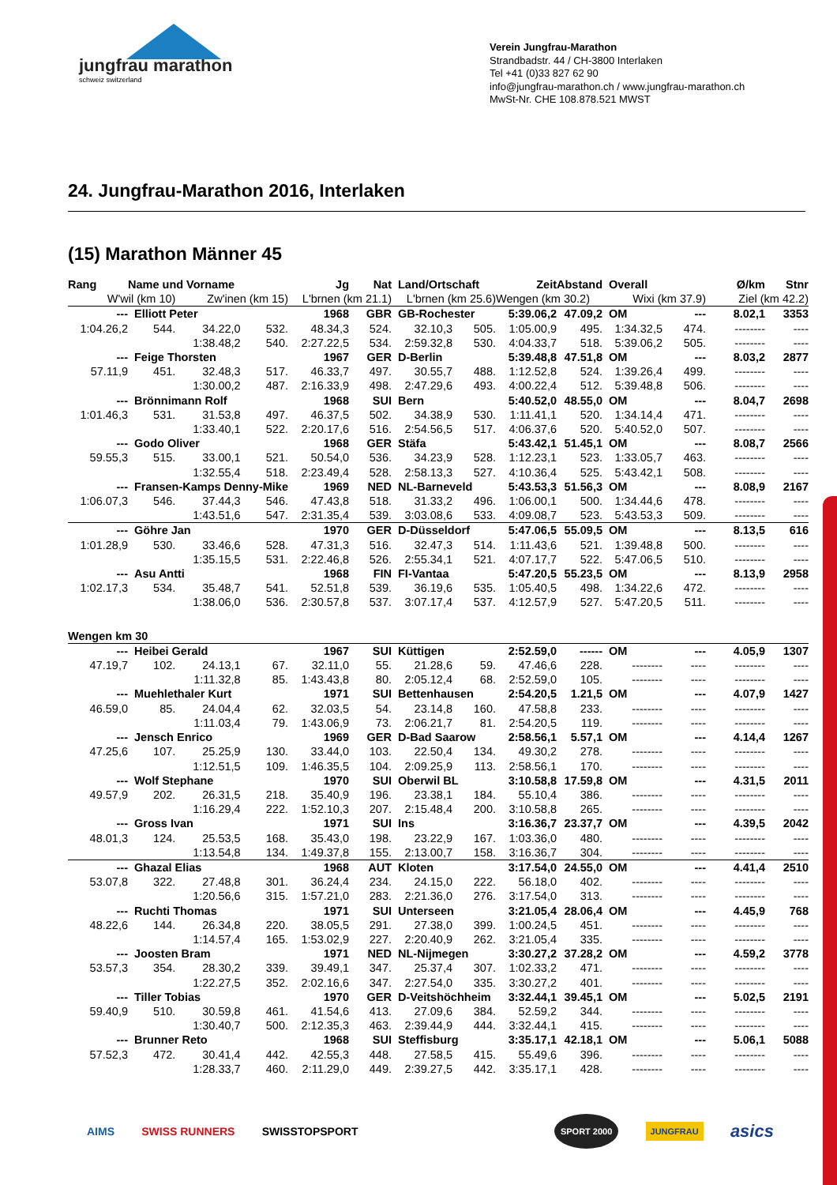jungfrau marathon
schweiz switzerland
Verein Jungfrau-Marathon
Strandbadstr. 44 / CH-3800 Interlaken
Tel +41 (0)33 827 62 90
info@jungfrau-marathon.ch / www.jungfrau-marathon.ch
MwSt-Nr. CHE 108.878.521 MWST
24. Jungfrau-Marathon 2016, Interlaken
(15) Marathon Männer 45
| Rang | Name und Vorname | | | Jg | Nat | Land/Ortschaft | | Zeit | Abstand | Overall | | Ø/km | Stnr |
| --- | --- | --- | --- | --- | --- | --- | --- | --- | --- | --- | --- | --- | --- |
| W'wil (km 10) | | Zw'inen (km 15) | | L'brnen (km 21.1) | | L'brnen (km 25.6) | | Wengen (km 30.2) | | Wixi (km 37.9) | | Ziel (km 42.2) | |
| --- | Elliott Peter | | | 1968 | GBR | GB-Rochester | | 5:39.06,2 | 47.09,2 | OM | --- | 8.02,1 | 3353 |
| 1:04.26,2 | 544. | 34.22,0 | 532. | 48.34,3 | 524. | 32.10,3 | 505. | 1:05.00,9 | 495. | 1:34.32,5 | 474. | -------- | ---- |
| | | 1:38.48,2 | 540. | 2:27.22,5 | 534. | 2:59.32,8 | 530. | 4:04.33,7 | 518. | 5:39.06,2 | 505. | -------- | ---- |
| --- | Feige Thorsten | | | 1967 | GER | D-Berlin | | 5:39.48,8 | 47.51,8 | OM | --- | 8.03,2 | 2877 |
| 57.11,9 | 451. | 32.48,3 | 517. | 46.33,7 | 497. | 30.55,7 | 488. | 1:12.52,8 | 524. | 1:39.26,4 | 499. | -------- | ---- |
| | | 1:30.00,2 | 487. | 2:16.33,9 | 498. | 2:47.29,6 | 493. | 4:00.22,4 | 512. | 5:39.48,8 | 506. | -------- | ---- |
| --- | Brönnimann Rolf | | | 1968 | SUI | Bern | | 5:40.52,0 | 48.55,0 | OM | --- | 8.04,7 | 2698 |
| 1:01.46,3 | 531. | 31.53,8 | 497. | 46.37,5 | 502. | 34.38,9 | 530. | 1:11.41,1 | 520. | 1:34.14,4 | 471. | -------- | ---- |
| | | 1:33.40,1 | 522. | 2:20.17,6 | 516. | 2:54.56,5 | 517. | 4:06.37,6 | 520. | 5:40.52,0 | 507. | -------- | ---- |
| --- | Godo Oliver | | | 1968 | GER | Stäfa | | 5:43.42,1 | 51.45,1 | OM | --- | 8.08,7 | 2566 |
| 59.55,3 | 515. | 33.00,1 | 521. | 50.54,0 | 536. | 34.23,9 | 528. | 1:12.23,1 | 523. | 1:33.05,7 | 463. | -------- | ---- |
| | | 1:32.55,4 | 518. | 2:23.49,4 | 528. | 2:58.13,3 | 527. | 4:10.36,4 | 525. | 5:43.42,1 | 508. | -------- | ---- |
| --- | Fransen-Kamps Denny-Mike | | | 1969 | NED | NL-Barneveld | | 5:43.53,3 | 51.56,3 | OM | --- | 8.08,9 | 2167 |
| 1:06.07,3 | 546. | 37.44,3 | 546. | 47.43,8 | 518. | 31.33,2 | 496. | 1:06.00,1 | 500. | 1:34.44,6 | 478. | -------- | ---- |
| | | 1:43.51,6 | 547. | 2:31.35,4 | 539. | 3:03.08,6 | 533. | 4:09.08,7 | 523. | 5:43.53,3 | 509. | -------- | ---- |
| --- | Göhre Jan | | | 1970 | GER | D-Düsseldorf | | 5:47.06,5 | 55.09,5 | OM | --- | 8.13,5 | 616 |
| 1:01.28,9 | 530. | 33.46,6 | 528. | 47.31,3 | 516. | 32.47,3 | 514. | 1:11.43,6 | 521. | 1:39.48,8 | 500. | -------- | ---- |
| | | 1:35.15,5 | 531. | 2:22.46,8 | 526. | 2:55.34,1 | 521. | 4:07.17,7 | 522. | 5:47.06,5 | 510. | -------- | ---- |
| --- | Asu Antti | | | 1968 | FIN | FI-Vantaa | | 5:47.20,5 | 55.23,5 | OM | --- | 8.13,9 | 2958 |
| 1:02.17,3 | 534. | 35.48,7 | 541. | 52.51,8 | 539. | 36.19,6 | 535. | 1:05.40,5 | 498. | 1:34.22,6 | 472. | -------- | ---- |
| | | 1:38.06,0 | 536. | 2:30.57,8 | 537. | 3:07.17,4 | 537. | 4:12.57,9 | 527. | 5:47.20,5 | 511. | -------- | ---- |
| Wengen km 30 | | | | | | | | | | | | | |
| --- | Heibei Gerald | | | 1967 | SUI | Küttigen | | 2:52.59,0 | ------ | OM | --- | 4.05,9 | 1307 |
| 47.19,7 | 102. | 24.13,1 | 67. | 32.11,0 | 55. | 21.28,6 | 59. | 47.46,6 | 228. | -------- | ---- | -------- | ---- |
| | | 1:11.32,8 | 85. | 1:43.43,8 | 80. | 2:05.12,4 | 68. | 2:52.59,0 | 105. | -------- | ---- | -------- | ---- |
| --- | Muehlethaler Kurt | | | 1971 | SUI | Bettenhausen | | 2:54.20,5 | 1.21,5 | OM | --- | 4.07,9 | 1427 |
| 46.59,0 | 85. | 24.04,4 | 62. | 32.03,5 | 54. | 23.14,8 | 160. | 47.58,8 | 233. | -------- | ---- | -------- | ---- |
| | | 1:11.03,4 | 79. | 1:43.06,9 | 73. | 2:06.21,7 | 81. | 2:54.20,5 | 119. | -------- | ---- | -------- | ---- |
| --- | Jensch Enrico | | | 1969 | GER | D-Bad Saarow | | 2:58.56,1 | 5.57,1 | OM | --- | 4.14,4 | 1267 |
| 47.25,6 | 107. | 25.25,9 | 130. | 33.44,0 | 103. | 22.50,4 | 134. | 49.30,2 | 278. | -------- | ---- | -------- | ---- |
| | | 1:12.51,5 | 109. | 1:46.35,5 | 104. | 2:09.25,9 | 113. | 2:58.56,1 | 170. | -------- | ---- | -------- | ---- |
| --- | Wolf Stephane | | | 1970 | SUI | Oberwil BL | | 3:10.58,8 | 17.59,8 | OM | --- | 4.31,5 | 2011 |
| 49.57,9 | 202. | 26.31,5 | 218. | 35.40,9 | 196. | 23.38,1 | 184. | 55.10,4 | 386. | -------- | ---- | -------- | ---- |
| | | 1:16.29,4 | 222. | 1:52.10,3 | 207. | 2:15.48,4 | 200. | 3:10.58,8 | 265. | -------- | ---- | -------- | ---- |
| --- | Gross Ivan | | | 1971 | SUI | Ins | | 3:16.36,7 | 23.37,7 | OM | --- | 4.39,5 | 2042 |
| 48.01,3 | 124. | 25.53,5 | 168. | 35.43,0 | 198. | 23.22,9 | 167. | 1:03.36,0 | 480. | -------- | ---- | -------- | ---- |
| | | 1:13.54,8 | 134. | 1:49.37,8 | 155. | 2:13.00,7 | 158. | 3:16.36,7 | 304. | -------- | ---- | -------- | ---- |
| --- | Ghazal Elias | | | 1968 | AUT | Kloten | | 3:17.54,0 | 24.55,0 | OM | --- | 4.41,4 | 2510 |
| 53.07,8 | 322. | 27.48,8 | 301. | 36.24,4 | 234. | 24.15,0 | 222. | 56.18,0 | 402. | -------- | ---- | -------- | ---- |
| | | 1:20.56,6 | 315. | 1:57.21,0 | 283. | 2:21.36,0 | 276. | 3:17.54,0 | 313. | -------- | ---- | -------- | ---- |
| --- | Ruchti Thomas | | | 1971 | SUI | Unterseen | | 3:21.05,4 | 28.06,4 | OM | --- | 4.45,9 | 768 |
| 48.22,6 | 144. | 26.34,8 | 220. | 38.05,5 | 291. | 27.38,0 | 399. | 1:00.24,5 | 451. | -------- | ---- | -------- | ---- |
| | | 1:14.57,4 | 165. | 1:53.02,9 | 227. | 2:20.40,9 | 262. | 3:21.05,4 | 335. | -------- | ---- | -------- | ---- |
| --- | Joosten Bram | | | 1971 | NED | NL-Nijmegen | | 3:30.27,2 | 37.28,2 | OM | --- | 4.59,2 | 3778 |
| 53.57,3 | 354. | 28.30,2 | 339. | 39.49,1 | 347. | 25.37,4 | 307. | 1:02.33,2 | 471. | -------- | ---- | -------- | ---- |
| | | 1:22.27,5 | 352. | 2:02.16,6 | 347. | 2:27.54,0 | 335. | 3:30.27,2 | 401. | -------- | ---- | -------- | ---- |
| --- | Tiller Tobias | | | 1970 | GER | D-Veitshöchheim | | 3:32.44,1 | 39.45,1 | OM | --- | 5.02,5 | 2191 |
| 59.40,9 | 510. | 30.59,8 | 461. | 41.54,6 | 413. | 27.09,6 | 384. | 52.59,2 | 344. | -------- | ---- | -------- | ---- |
| | | 1:30.40,7 | 500. | 2:12.35,3 | 463. | 2:39.44,9 | 444. | 3:32.44,1 | 415. | -------- | ---- | -------- | ---- |
| --- | Brunner Reto | | | 1968 | SUI | Steffisburg | | 3:35.17,1 | 42.18,1 | OM | --- | 5.06,1 | 5088 |
| 57.52,3 | 472. | 30.41,4 | 442. | 42.55,3 | 448. | 27.58,5 | 415. | 55.49,6 | 396. | -------- | ---- | -------- | ---- |
| | | 1:28.33,7 | 460. | 2:11.29,0 | 449. | 2:39.27,5 | 442. | 3:35.17,1 | 428. | -------- | ---- | -------- | ---- |
AIMS SWISS RUNNERS SWISSTOPSPORT SPORT 2000 JUNGFRAU asics